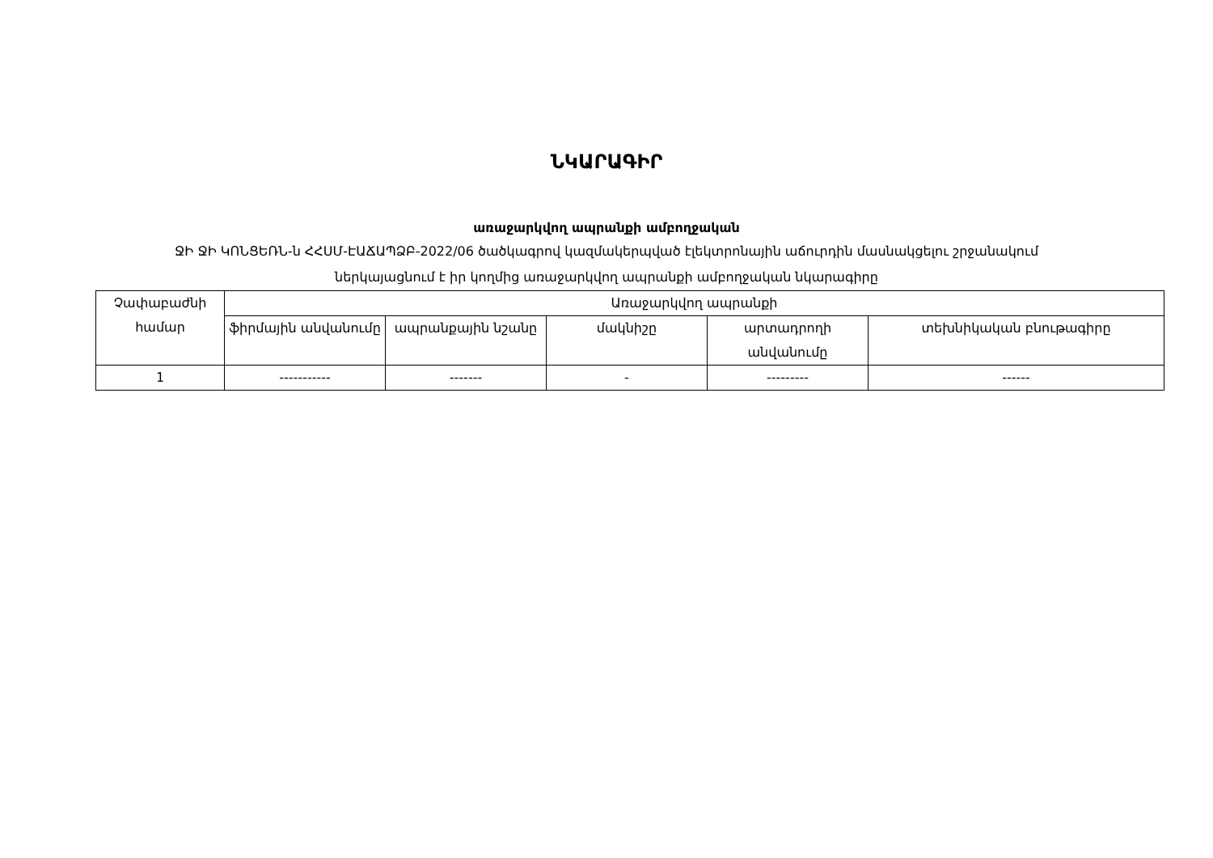ՆԿԱՐԱԳԻՐ
առաջարկվող ապրանքի ամբողջական
ՋԻ ՋԻ ԿՈՆՑԵՌՆ-ն ՀՀՍՄ-ԷԱՃԱՊՁԲ-2022/06 ծածկագրով կազմակերպված էլեկտրոնային աճուրդին մասնակցելու շրջանակում
ներկայացնում է իր կողմից առաջարկվող ապրանքի ամբողջական նկարագիրը
| Չափաբաժնի համար | Առաջարկվող ապրանքի | | | | |
| --- | --- | --- | --- | --- | --- |
| | ֆիրմային անվանումը | ապրանքային նշանը | մակնիշը | արտադրողի անվանումը | տեխնիկական բնութագիրը |
| 1 | ----------- | ------- | - | --------- | ------ |